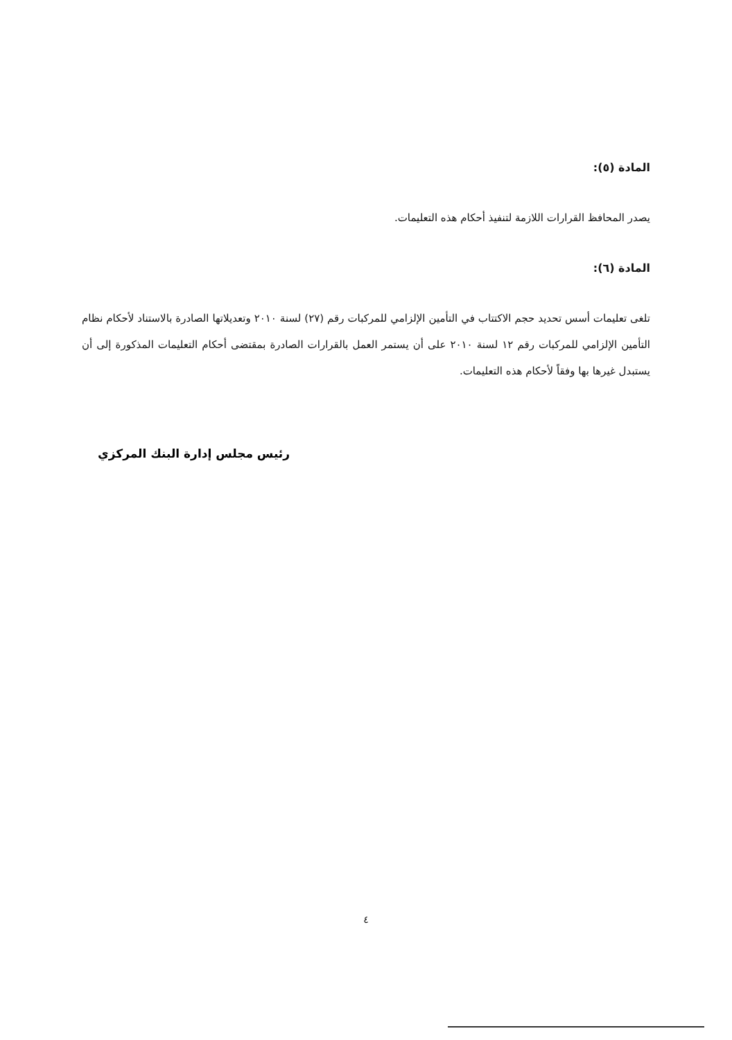المادة (٥):
يصدر المحافظ القرارات اللازمة لتنفيذ أحكام هذه التعليمات.
المادة (٦):
تلغى تعليمات أسس تحديد حجم الاكتتاب في التأمين الإلزامي للمركبات رقم (٢٧) لسنة ٢٠١٠ وتعديلاتها الصادرة بالاستناد لأحكام نظام التأمين الإلزامي للمركبات رقم ١٢ لسنة ٢٠١٠ على أن يستمر العمل بالقرارات الصادرة بمقتضى أحكام التعليمات المذكورة إلى أن يستبدل غيرها بها وفقاً لأحكام هذه التعليمات.
رئيس مجلس إدارة البنك المركزي
٤